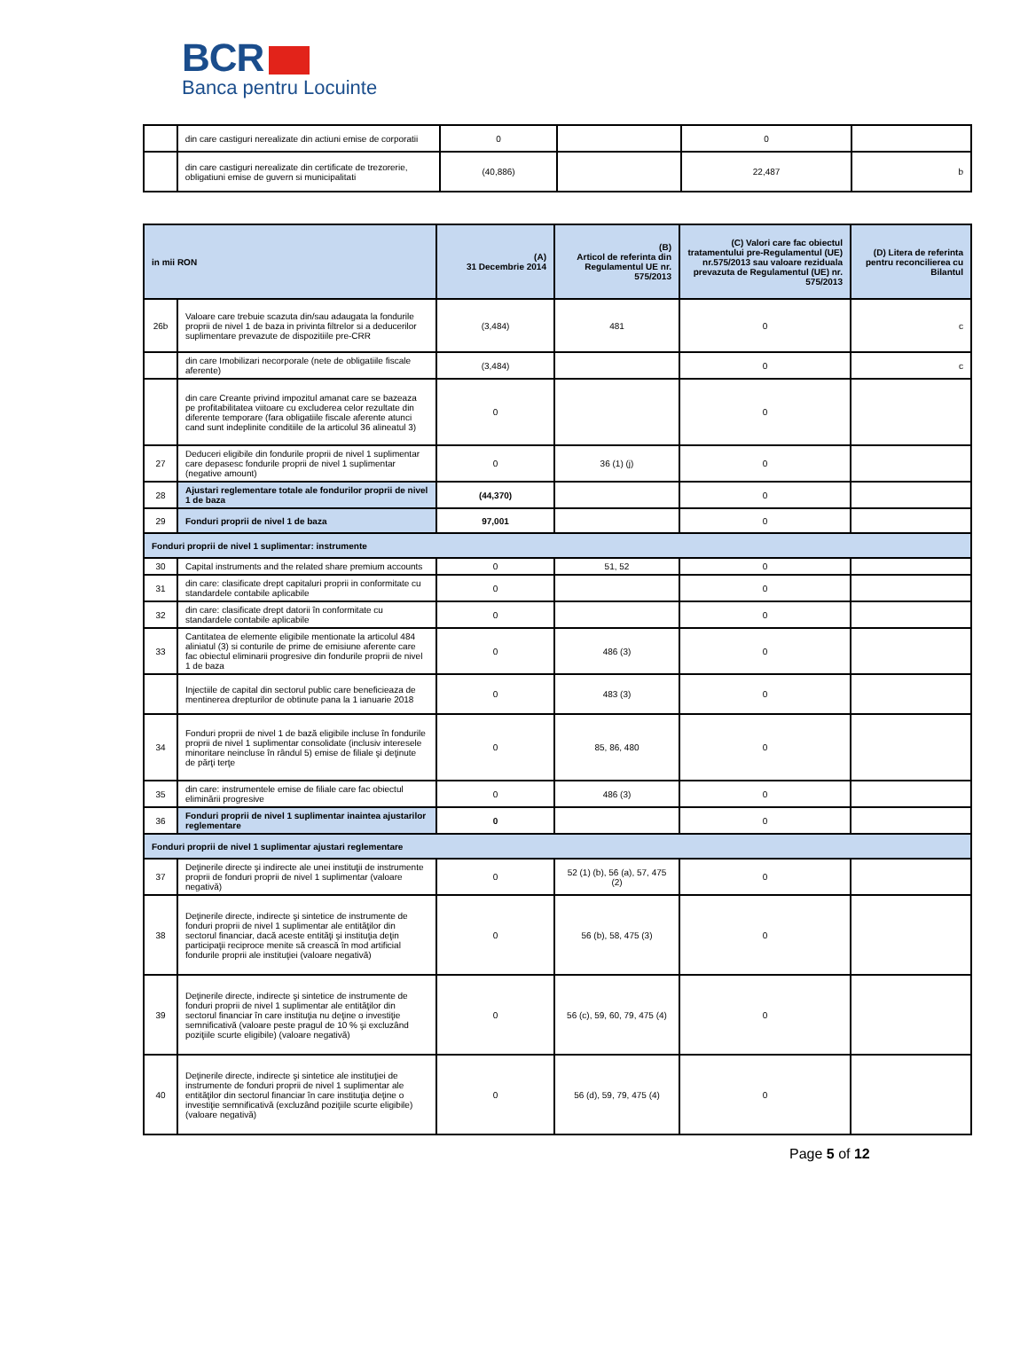BCR
Banca pentru Locuinte
| | din care castiguri nerealizate din actiuni emise de corporatii | 0 | | 0 | |
| | din care castiguri nerealizate din certificate de trezorerie, obligatiuni emise de guvern si municipalitati | (40,886) | | 22,487 | b |
| in mii RON | | (A) 31 Decembrie 2014 | (B) Articol de referinta din Regulamentul UE nr. 575/2013 | (C) Valori care fac obiectul tratamentului pre-Regulamentul (UE) nr.575/2013 sau valoare reziduala prevazuta de Regulamentul (UE) nr. 575/2013 | (D) Litera de referinta pentru reconcilierea cu Bilantul |
| --- | --- | --- | --- | --- | --- |
| 26b | Valoare care trebuie scazuta din/sau adaugata la fondurile proprii de nivel 1 de baza in privinta filtrelor si a deducerilor suplimentare prevazute de dispozitiile pre-CRR | (3,484) | 481 | 0 | c |
| | din care Imobilizari necorporale (nete de obligatiile fiscale aferente) | (3,484) | | 0 | c |
| | din care Creante privind impozitul amanat care se bazeaza pe profitabilitatea viitoare cu excluderea celor rezultate din diferente temporare (fara obligatiile fiscale aferente atunci cand sunt indeplinite conditiile de la articolul 36 alineatul 3) | 0 | | 0 | |
| 27 | Deduceri eligibile din fondurile proprii de nivel 1 suplimentar care depasesc fondurile proprii de nivel 1 suplimentar (negative amount) | 0 | 36 (1) (j) | 0 | |
| 28 | Ajustari reglementare totale ale fondurilor proprii de nivel 1 de baza | (44,370) | | 0 | |
| 29 | Fonduri proprii de nivel 1 de baza | 97,001 | | 0 | |
| Fonduri proprii de nivel 1 suplimentar: instrumente | | | | | |
| 30 | Capital instruments and the related share premium accounts | 0 | 51, 52 | 0 | |
| 31 | din care: clasificate drept capitaluri proprii in conformitate cu standardele contabile aplicabile | 0 | | 0 | |
| 32 | din care: clasificate drept datorii în conformitate cu standardele contabile aplicabile | 0 | | 0 | |
| 33 | Cantitatea de elemente eligibile mentionate la articolul 484 aliniatul (3) si conturile de prime de emisiune aferente care fac obiectul eliminarii progresive din fondurile proprii de nivel 1 de baza | 0 | 486 (3) | 0 | |
| | Injectiile de capital din sectorul public care beneficieaza de mentinerea drepturilor de obtinute pana la 1 ianuarie 2018 | 0 | 483 (3) | 0 | |
| 34 | Fonduri proprii de nivel 1 de bază eligibile incluse în fondurile proprii de nivel 1 suplimentar consolidate (inclusiv interesele minoritare neincluse în rândul 5) emise de filiale şi deţinute de părţi terţe | 0 | 85, 86, 480 | 0 | |
| 35 | din care: instrumentele emise de filiale care fac obiectul eliminării progresive | 0 | 486 (3) | 0 | |
| 36 | Fonduri proprii de nivel 1 suplimentar inaintea ajustarilor reglementare | 0 | | 0 | |
| Fonduri proprii de nivel 1 suplimentar ajustari reglementare | | | | | |
| 37 | Deţinerile directe şi indirecte ale unei instituţii de instrumente proprii de fonduri proprii de nivel 1 suplimentar (valoare negativă) | 0 | 52 (1) (b), 56 (a), 57, 475 (2) | 0 | |
| 38 | Deţinerile directe, indirecte şi sintetice de instrumente de fonduri proprii de nivel 1 suplimentar ale entităţilor din sectorul financiar, dacă aceste entităţi şi instituţia deţin participaţii reciproce menite să crească în mod artificial fondurile proprii ale instituţiei (valoare negativă) | 0 | 56 (b), 58, 475 (3) | 0 | |
| 39 | Deţinerile directe, indirecte şi sintetice de instrumente de fonduri proprii de nivel 1 suplimentar ale entităţilor din sectorul financiar în care instituţia nu deţine o investiţie semnificativă (valoare peste pragul de 10 % şi excluzând poziţiile scurte eligibile) (valoare negativă) | 0 | 56 (c), 59, 60, 79, 475 (4) | 0 | |
| 40 | Deţinerile directe, indirecte şi sintetice ale instituţiei de instrumente de fonduri proprii de nivel 1 suplimentar ale entităţilor din sectorul financiar în care instituţia deţine o investiţie semnificativă (excluzând poziţiile scurte eligibile) (valoare negativă) | 0 | 56 (d), 59, 79, 475 (4) | 0 | |
Page 5 of 12